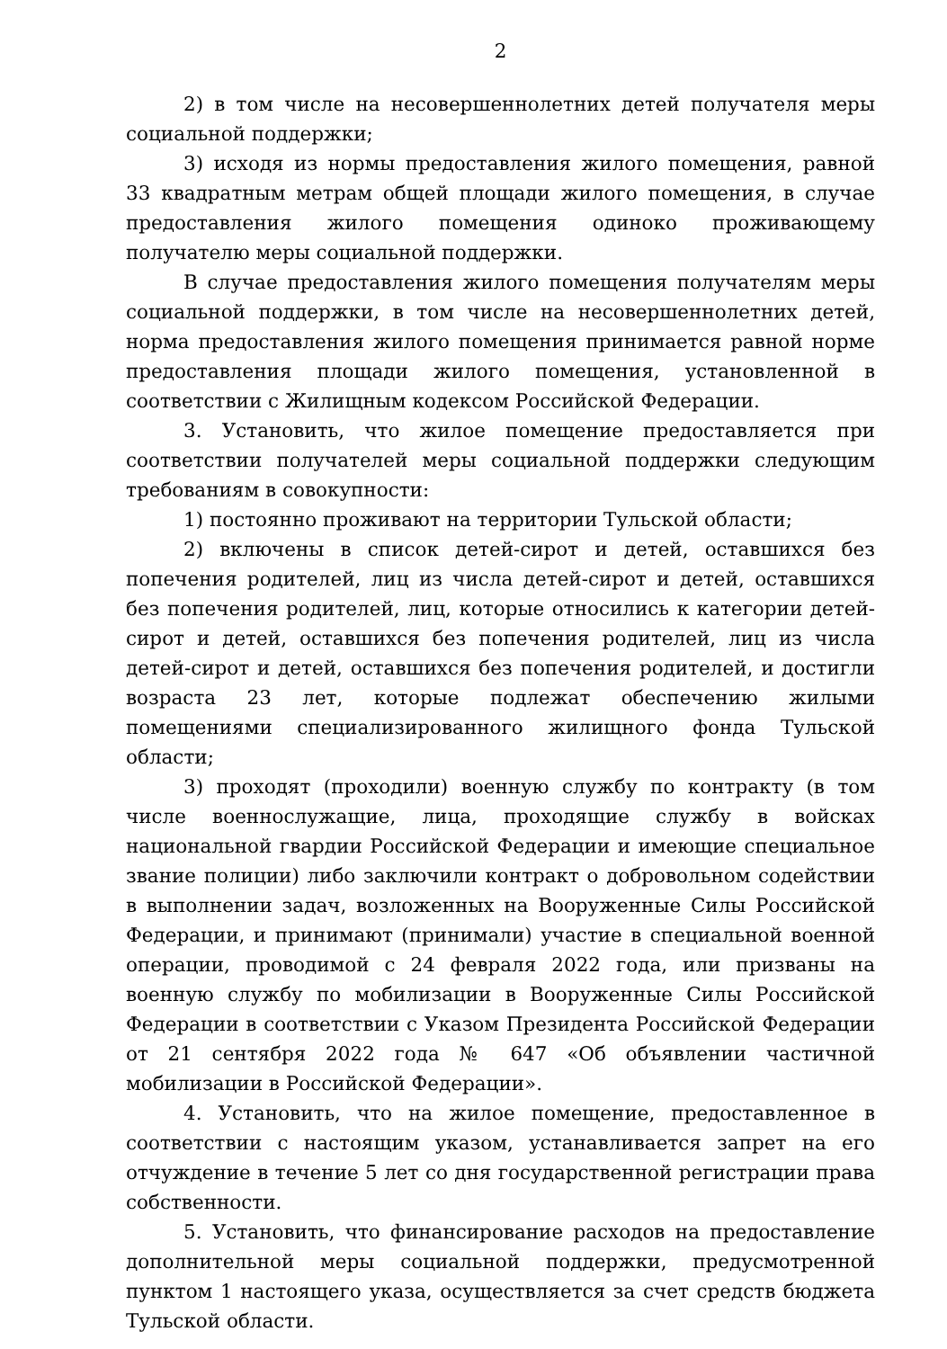2
2) в том числе на несовершеннолетних детей получателя меры социальной поддержки;
3) исходя из нормы предоставления жилого помещения, равной 33 квадратным метрам общей площади жилого помещения, в случае предоставления жилого помещения одиноко проживающему получателю меры социальной поддержки.
В случае предоставления жилого помещения получателям меры социальной поддержки, в том числе на несовершеннолетних детей, норма предоставления жилого помещения принимается равной норме предоставления площади жилого помещения, установленной в соответствии с Жилищным кодексом Российской Федерации.
3. Установить, что жилое помещение предоставляется при соответствии получателей меры социальной поддержки следующим требованиям в совокупности:
1) постоянно проживают на территории Тульской области;
2) включены в список детей-сирот и детей, оставшихся без попечения родителей, лиц из числа детей-сирот и детей, оставшихся без попечения родителей, лиц, которые относились к категории детей-сирот и детей, оставшихся без попечения родителей, лиц из числа детей-сирот и детей, оставшихся без попечения родителей, и достигли возраста 23 лет, которые подлежат обеспечению жилыми помещениями специализированного жилищного фонда Тульской области;
3) проходят (проходили) военную службу по контракту (в том числе военнослужащие, лица, проходящие службу в войсках национальной гвардии Российской Федерации и имеющие специальное звание полиции) либо заключили контракт о добровольном содействии в выполнении задач, возложенных на Вооруженные Силы Российской Федерации, и принимают (принимали) участие в специальной военной операции, проводимой с 24 февраля 2022 года, или призваны на военную службу по мобилизации в Вооруженные Силы Российской Федерации в соответствии с Указом Президента Российской Федерации от 21 сентября 2022 года № 647 «Об объявлении частичной мобилизации в Российской Федерации».
4. Установить, что на жилое помещение, предоставленное в соответствии с настоящим указом, устанавливается запрет на его отчуждение в течение 5 лет со дня государственной регистрации права собственности.
5. Установить, что финансирование расходов на предоставление дополнительной меры социальной поддержки, предусмотренной пунктом 1 настоящего указа, осуществляется за счет средств бюджета Тульской области.